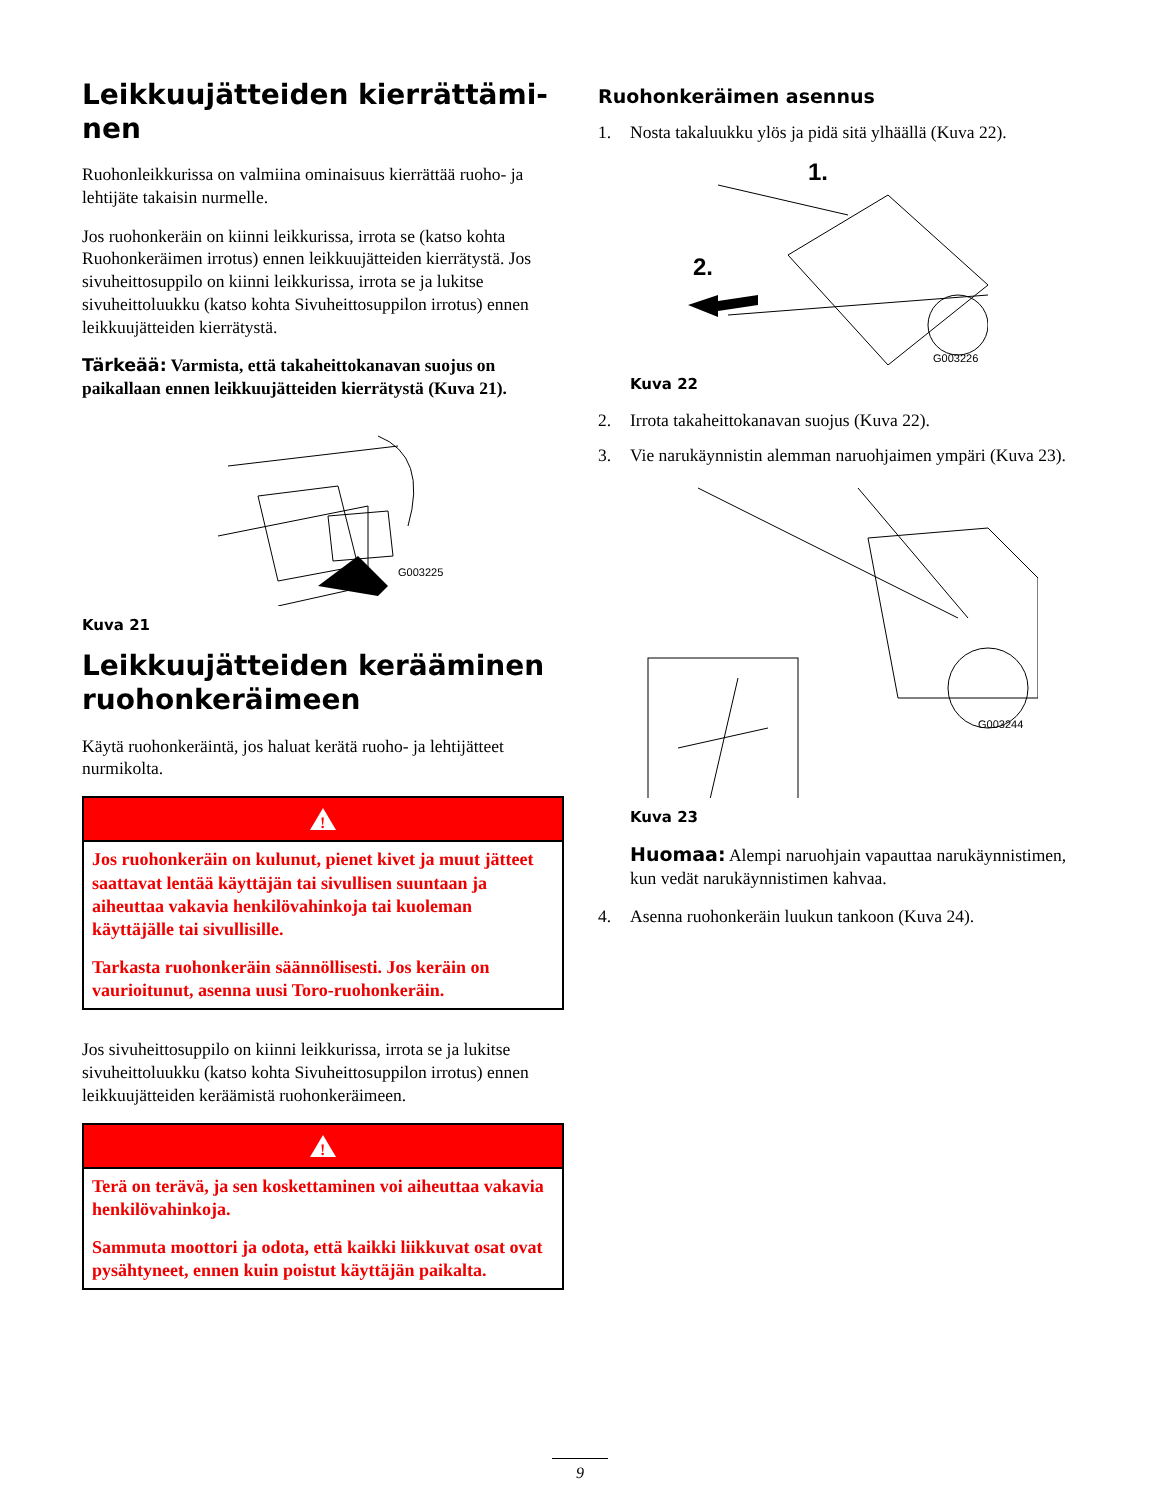Leikkuujätteiden kierrättämi-
nen
Ruohonleikkurissa on valmiina ominaisuus kierrättää ruoho- ja lehtijäte takaisin nurmelle.
Jos ruohonkeräin on kiinni leikkurissa, irrota se (katso kohta Ruohonkeräimen irrotus) ennen leikkuujätteiden kierrätystä. Jos sivuheittosuppilo on kiinni leikkurissa, irrota se ja lukitse sivuheittoluukku (katso kohta Sivuheittosuppilon irrotus) ennen leikkuujätteiden kierrätystä.
Tärkeää: Varmista, että takaheittokanavan suojus on paikallaan ennen leikkuujätteiden kierrätystä (Kuva 21).
G003225
Kuva 21
Leikkuujätteiden kerääminen ruohonkeräimeen
Käytä ruohonkeräintä, jos haluat kerätä ruoho- ja lehtijätteet nurmikolta.
!
Jos ruohonkeräin on kulunut, pienet kivet ja muut jätteet saattavat lentää käyttäjän tai sivullisen suuntaan ja aiheuttaa vakavia henkilövahinkoja tai kuoleman käyttäjälle tai sivullisille.
Tarkasta ruohonkeräin säännöllisesti. Jos keräin on vaurioitunut, asenna uusi Toro-ruohonkeräin.
Jos sivuheittosuppilo on kiinni leikkurissa, irrota se ja lukitse sivuheittoluukku (katso kohta Sivuheittosuppilon irrotus) ennen leikkuujätteiden keräämistä ruohonkeräimeen.
!
Terä on terävä, ja sen koskettaminen voi aiheuttaa vakavia henkilövahinkoja.
Sammuta moottori ja odota, että kaikki liikkuvat osat ovat pysähtyneet, ennen kuin poistut käyttäjän paikalta.
Ruohonkeräimen asennus
1. Nosta takaluukku ylös ja pidä sitä ylhäällä (Kuva 22).
1.
2.
G003226
Kuva 22
2. Irrota takaheittokanavan suojus (Kuva 22).
3. Vie narukäynnistin alemman naruohjaimen ympäri (Kuva 23).
G003244
Kuva 23
Huomaa: Alempi naruohjain vapauttaa narukäynnistimen, kun vedät narukäynnistimen kahvaa.
4. Asenna ruohonkeräin luukun tankoon (Kuva 24).
9